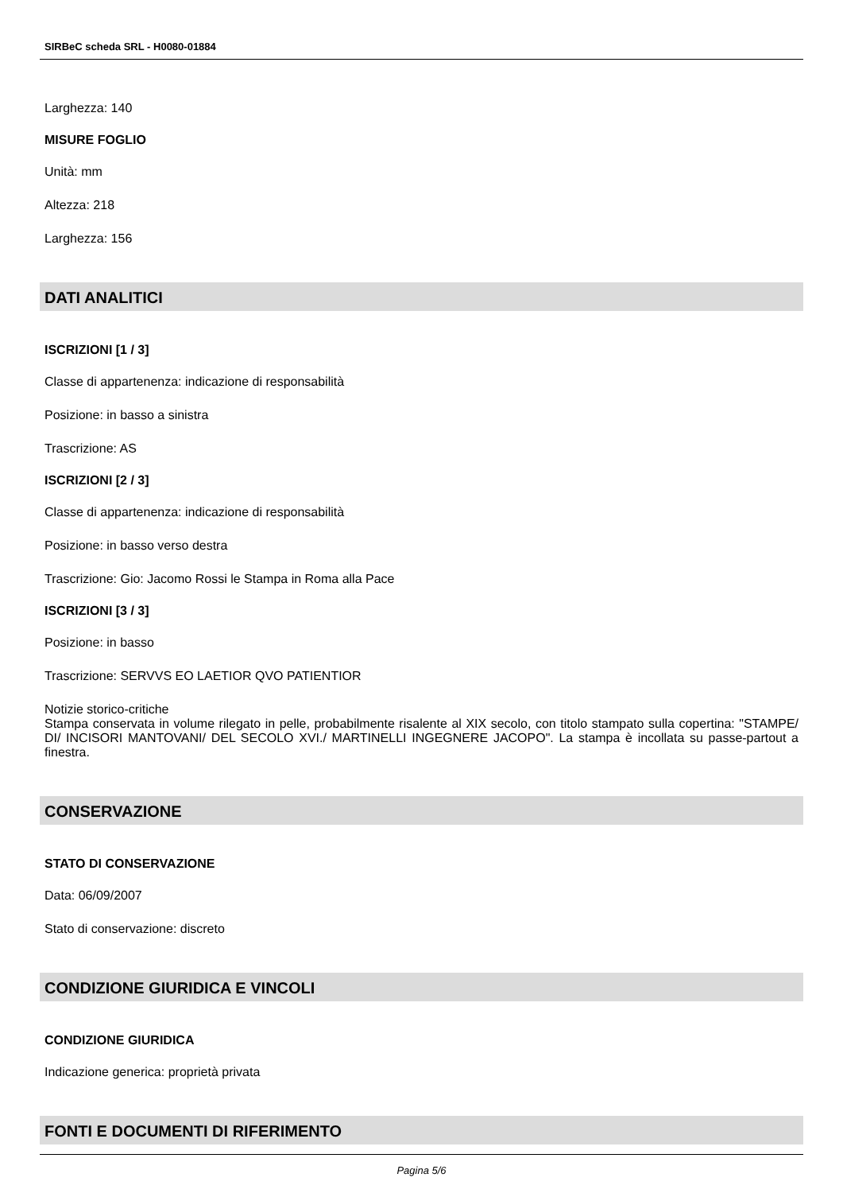SIRBeC scheda SRL - H0080-01884
Larghezza: 140
MISURE FOGLIO
Unità: mm
Altezza: 218
Larghezza: 156
DATI ANALITICI
ISCRIZIONI [1 / 3]
Classe di appartenenza: indicazione di responsabilità
Posizione: in basso a sinistra
Trascrizione: AS
ISCRIZIONI [2 / 3]
Classe di appartenenza: indicazione di responsabilità
Posizione: in basso verso destra
Trascrizione: Gio: Jacomo Rossi le Stampa in Roma alla Pace
ISCRIZIONI [3 / 3]
Posizione: in basso
Trascrizione: SERVVS EO LAETIOR QVO PATIENTIOR
Notizie storico-critiche
Stampa conservata in volume rilegato in pelle, probabilmente risalente al XIX secolo, con titolo stampato sulla copertina: "STAMPE/ DI/ INCISORI MANTOVANI/ DEL SECOLO XVI./ MARTINELLI INGEGNERE JACOPO". La stampa è incollata su passe-partout a finestra.
CONSERVAZIONE
STATO DI CONSERVAZIONE
Data: 06/09/2007
Stato di conservazione: discreto
CONDIZIONE GIURIDICA E VINCOLI
CONDIZIONE GIURIDICA
Indicazione generica: proprietà privata
FONTI E DOCUMENTI DI RIFERIMENTO
Pagina 5/6